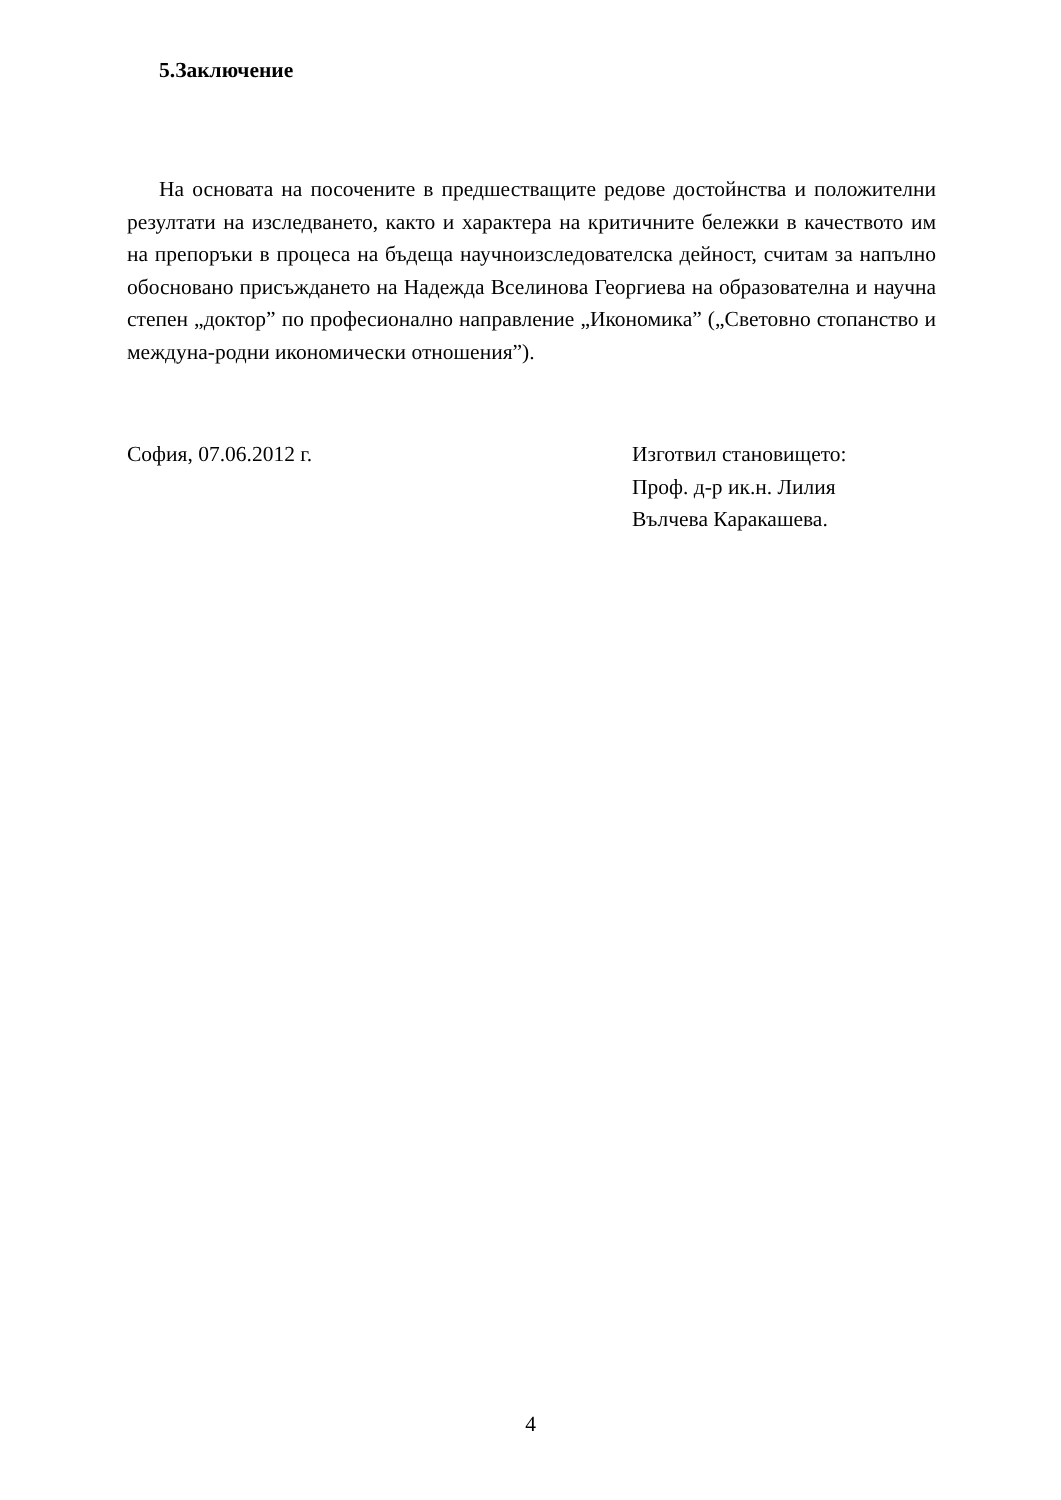5.Заключение
На основата на посочените в предшестващите редове достойнства и положителни резултати на изследването, както и характера на критичните бележки в качеството им на препоръки в процеса на бъдеща научноизследователска дейност, считам за напълно обосновано присъждането на Надежда Вселинова Георгиева на образователна и научна степен „доктор” по професионално направление „Икономика” („Световно стопанство и междуна-родни икономически отношения”).
София, 07.06.2012 г. Изготвил становището:
Проф. д-р ик.н. Лилия
Вълчева Каракашева.
4